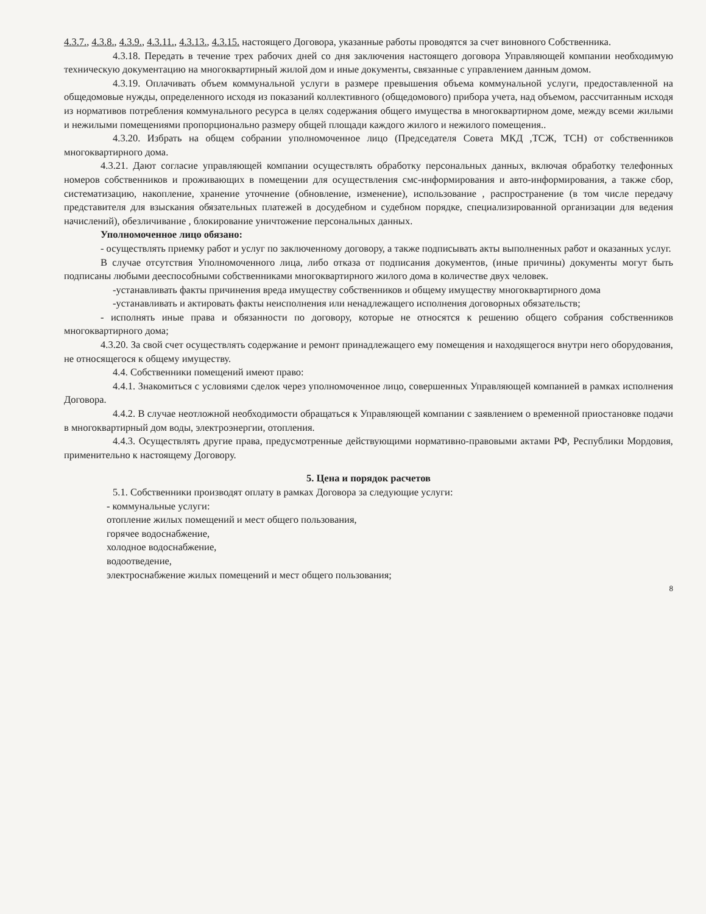4.3.7., 4.3.8., 4.3.9., 4.3.11., 4.3.13., 4.3.15. настоящего Договора, указанные работы проводятся за счет виновного Собственника.
4.3.18. Передать в течение трех рабочих дней со дня заключения настоящего договора Управляющей компании необходимую техническую документацию на многоквартирный жилой дом и иные документы, связанные с управлением данным домом.
4.3.19. Оплачивать объем коммунальной услуги в размере превышения объема коммунальной услуги, предоставленной на общедомовые нужды, определенного исходя из показаний коллективного (общедомового) прибора учета, над объемом, рассчитанным исходя из нормативов потребления коммунального ресурса в целях содержания общего имущества в многоквартирном доме, между всеми жилыми и нежилыми помещениями пропорционально размеру общей площади каждого жилого и нежилого помещения..
4.3.20. Избрать на общем собрании уполномоченное лицо (Председателя Совета МКД ,ТСЖ, ТСН) от собственников многоквартирного дома.
4.3.21. Дают согласие управляющей компании осуществлять обработку персональных данных, включая обработку телефонных номеров собственников и проживающих в помещении для осуществления смс-информирования и авто-информирования, а также сбор, систематизацию, накопление, хранение уточнение (обновление, изменение), использование , распространение (в том числе передачу представителя для взыскания обязательных платежей в досудебном и судебном порядке, специализированной организации для ведения начислений), обезличивание , блокирование уничтожение персональных данных.
Уполномоченное лицо обязано:
- осуществлять приемку работ и услуг по заключенному договору, а также подписывать акты выполненных работ и оказанных услуг.
В случае отсутствия Уполномоченного лица, либо отказа от подписания документов, (иные причины) документы могут быть подписаны любыми дееспособными собственниками многоквартирного жилого дома в количестве двух человек.
-устанавливать факты причинения вреда имуществу собственников и общему имуществу многоквартирного дома
-устанавливать и актировать факты неисполнения или ненадлежащего исполнения договорных обязательств;
- исполнять иные права и обязанности по договору, которые не относятся к решению общего собрания собственников многоквартирного дома;
4.3.20. За свой счет осуществлять содержание и ремонт принадлежащего ему помещения и находящегося внутри него оборудования, не относящегося к общему имуществу.
4.4. Собственники помещений имеют право:
4.4.1. Знакомиться с условиями сделок через уполномоченное лицо, совершенных Управляющей компанией в рамках исполнения Договора.
4.4.2. В случае неотложной необходимости обращаться к Управляющей компании с заявлением о временной приостановке подачи в многоквартирный дом воды, электроэнергии, отопления.
4.4.3. Осуществлять другие права, предусмотренные действующими нормативно-правовыми актами РФ, Республики Мордовия, применительно к настоящему Договору.
5. Цена и порядок расчетов
5.1. Собственники производят оплату в рамках Договора за следующие услуги:
- коммунальные услуги:
отопление жилых помещений и мест общего пользования,
горячее водоснабжение,
холодное водоснабжение,
водоотведение,
электроснабжение жилых помещений и мест общего пользования;
8